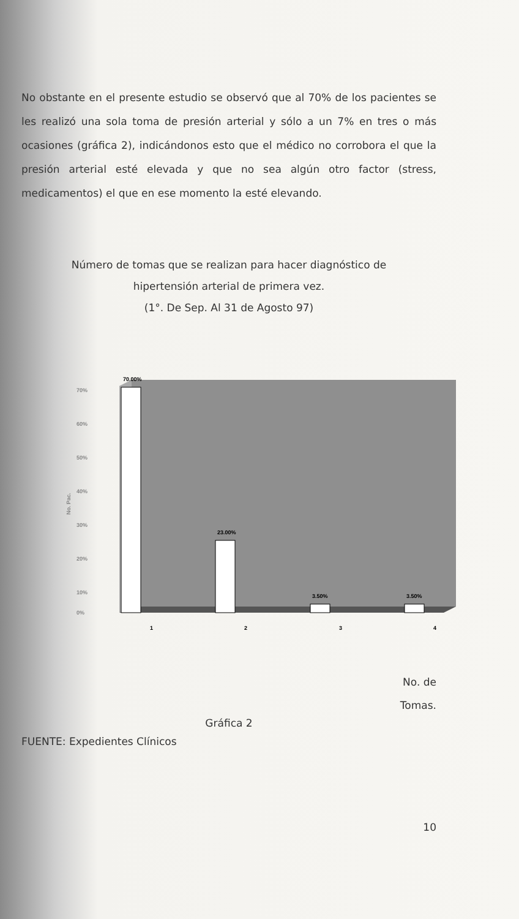No obstante en el presente estudio se observó que al 70% de los pacientes se les realizó una sola toma de presión arterial y sólo a un 7% en tres o más ocasiones (gráfica 2), indicándonos esto que el médico no corrobora el que la presión arterial esté elevada y que no sea algún otro factor (stress, medicamentos) el que en ese momento la esté elevando.
Número de tomas que se realizan para hacer diagnóstico de
hipertensión arterial de primera vez.
(1°. De Sep. Al 31 de Agosto 97)
70%
60%
50%
40%
30%
20%
10%
0%
No. Pac.
70.00%
23.00%
3.50%
3.50%
1
2
3
4
No. de
Tomas.
Gráfica 2
FUENTE: Expedientes Clínicos
10